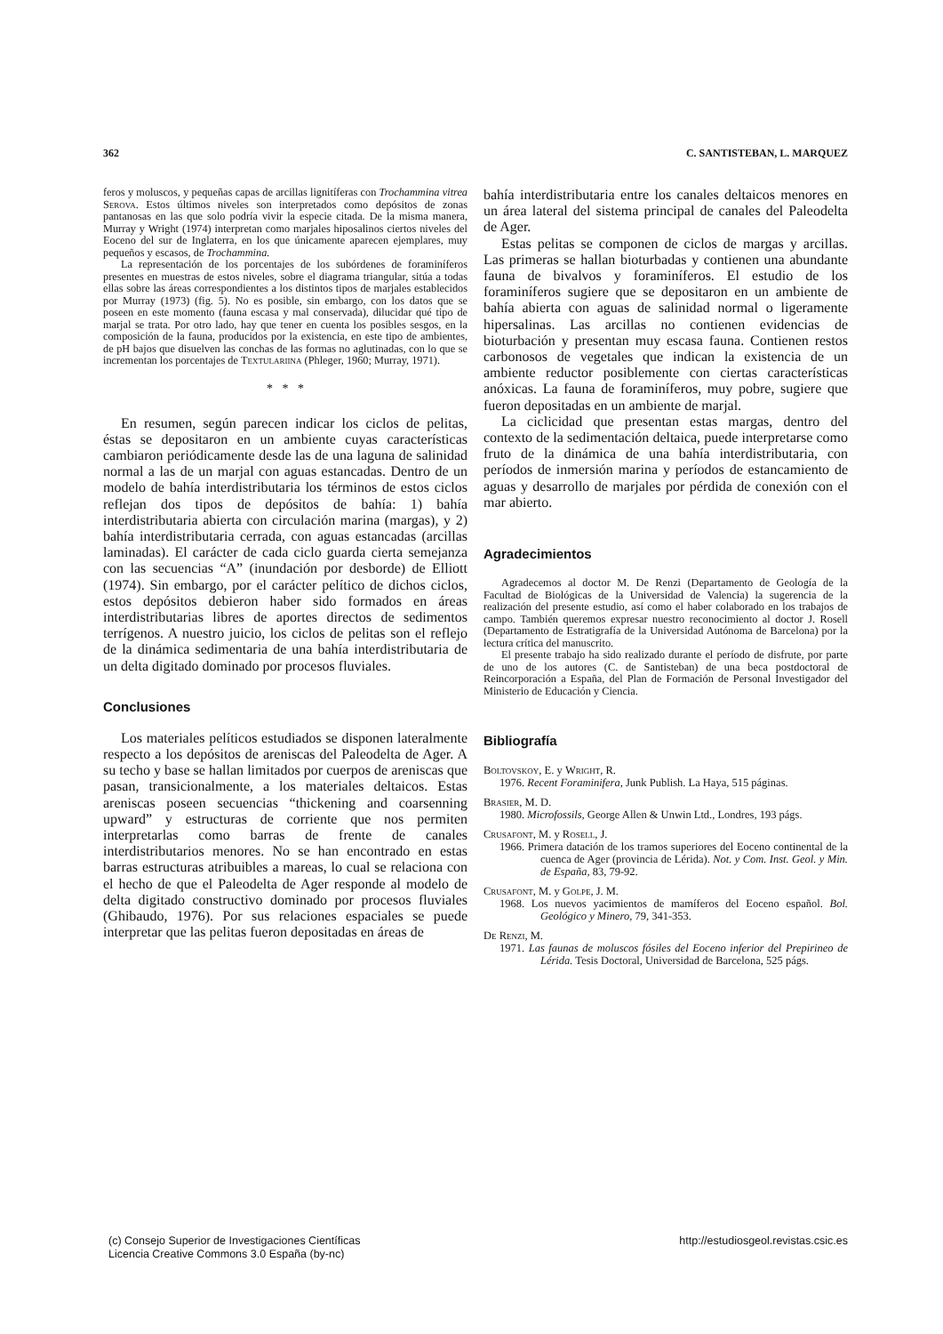362 C. SANTISTEBAN, L. MARQUEZ
feros y moluscos, y pequeñas capas de arcillas lignitíferas con Trochammina vitrea Serova. Estos últimos niveles son interpretados como depósitos de zonas pantanosas en las que solo podría vivir la especie citada. De la misma manera, Murray y Wright (1974) interpretan como marjales hiposalinos ciertos niveles del Eoceno del sur de Inglaterra, en los que únicamente aparecen ejemplares, muy pequeños y escasos, de Trochammina.
La representación de los porcentajes de los subórdenes de foraminíferos presentes en muestras de estos niveles, sobre el diagrama triangular, sitúa a todas ellas sobre las áreas correspondientes a los distintos tipos de marjales establecidos por Murray (1973) (fig. 5). No es posible, sin embargo, con los datos que se poseen en este momento (fauna escasa y mal conservada), dilucidar qué tipo de marjal se trata. Por otro lado, hay que tener en cuenta los posibles sesgos, en la composición de la fauna, producidos por la existencia, en este tipo de ambientes, de pH bajos que disuelven las conchas de las formas no aglutinadas, con lo que se incrementan los porcentajes de Textulariina (Phleger, 1960; Murray, 1971).
* * *
En resumen, según parecen indicar los ciclos de pelitas, éstas se depositaron en un ambiente cuyas características cambiaron periódicamente desde las de una laguna de salinidad normal a las de un marjal con aguas estancadas. Dentro de un modelo de bahía interdistributaria los términos de estos ciclos reflejan dos tipos de depósitos de bahía: 1) bahía interdistributaria abierta con circulación marina (margas), y 2) bahía interdistributaria cerrada, con aguas estancadas (arcillas laminadas). El carácter de cada ciclo guarda cierta semejanza con las secuencias “A” (inundación por desborde) de Elliott (1974). Sin embargo, por el carácter pelítico de dichos ciclos, estos depósitos debieron haber sido formados en áreas interdistributarias libres de aportes directos de sedimentos terrígenos. A nuestro juicio, los ciclos de pelitas son el reflejo de la dinámica sedimentaria de una bahía interdistributaria de un delta digitado dominado por procesos fluviales.
Conclusiones
Los materiales pelíticos estudiados se disponen lateralmente respecto a los depósitos de areniscas del Paleodelta de Ager. A su techo y base se hallan limitados por cuerpos de areniscas que pasan, transicionalmente, a los materiales deltaicos. Estas areniscas poseen secuencias “thickening and coarsenning upward” y estructuras de corriente que nos permiten interpretarlas como barras de frente de canales interdistributarios menores. No se han encontrado en estas barras estructuras atribuibles a mareas, lo cual se relaciona con el hecho de que el Paleodelta de Ager responde al modelo de delta digitado constructivo dominado por procesos fluviales (Ghibaudo, 1976). Por sus relaciones espaciales se puede interpretar que las pelitas fueron depositadas en áreas de
bahía interdistributaria entre los canales deltaicos menores en un área lateral del sistema principal de canales del Paleodelta de Ager.
Estas pelitas se componen de ciclos de margas y arcillas. Las primeras se hallan bioturbadas y contienen una abundante fauna de bivalvos y foraminíferos. El estudio de los foraminíferos sugiere que se depositaron en un ambiente de bahía abierta con aguas de salinidad normal o ligeramente hipersalinas. Las arcillas no contienen evidencias de bioturbación y presentan muy escasa fauna. Contienen restos carbonosos de vegetales que indican la existencia de un ambiente reductor posiblemente con ciertas características anóxicas. La fauna de foraminíferos, muy pobre, sugiere que fueron depositadas en un ambiente de marjal.
La ciclicidad que presentan estas margas, dentro del contexto de la sedimentación deltaica, puede interpretarse como fruto de la dinámica de una bahía interdistributaria, con períodos de inmersión marina y períodos de estancamiento de aguas y desarrollo de marjales por pérdida de conexión con el mar abierto.
Agradecimientos
Agradecemos al doctor M. De Renzi (Departamento de Geología de la Facultad de Biológicas de la Universidad de Valencia) la sugerencia de la realización del presente estudio, así como el haber colaborado en los trabajos de campo. También queremos expresar nuestro reconocimiento al doctor J. Rosell (Departamento de Estratigrafía de la Universidad Autónoma de Barcelona) por la lectura crítica del manuscrito.
El presente trabajo ha sido realizado durante el período de disfrute, por parte de uno de los autores (C. de Santisteban) de una beca postdoctoral de Reincorporación a España, del Plan de Formación de Personal Investigador del Ministerio de Educación y Ciencia.
Bibliografía
Boltovskoy, E. y Wright, R.
1976. Recent Foraminifera, Junk Publish. La Haya, 515 páginas.
Brasier, M. D.
1980. Microfossils, George Allen & Unwin Ltd., Londres, 193 págs.
Crusafont, M. y Rosell, J.
1966. Primera datación de los tramos superiores del Eoceno continental de la cuenca de Ager (provincia de Lérida). Not. y Com. Inst. Geol. y Min. de España, 83, 79-92.
Crusafont, M. y Golpe, J. M.
1968. Los nuevos yacimientos de mamíferos del Eoceno español. Bol. Geológico y Minero, 79, 341-353.
De Renzi, M.
1971. Las faunas de moluscos fósiles del Eoceno inferior del Prepirineo de Lérida. Tesis Doctoral, Universidad de Barcelona, 525 págs.
(c) Consejo Superior de Investigaciones Científicas
Licencia Creative Commons 3.0 España (by-nc)
http://estudiosgeol.revistas.csic.es